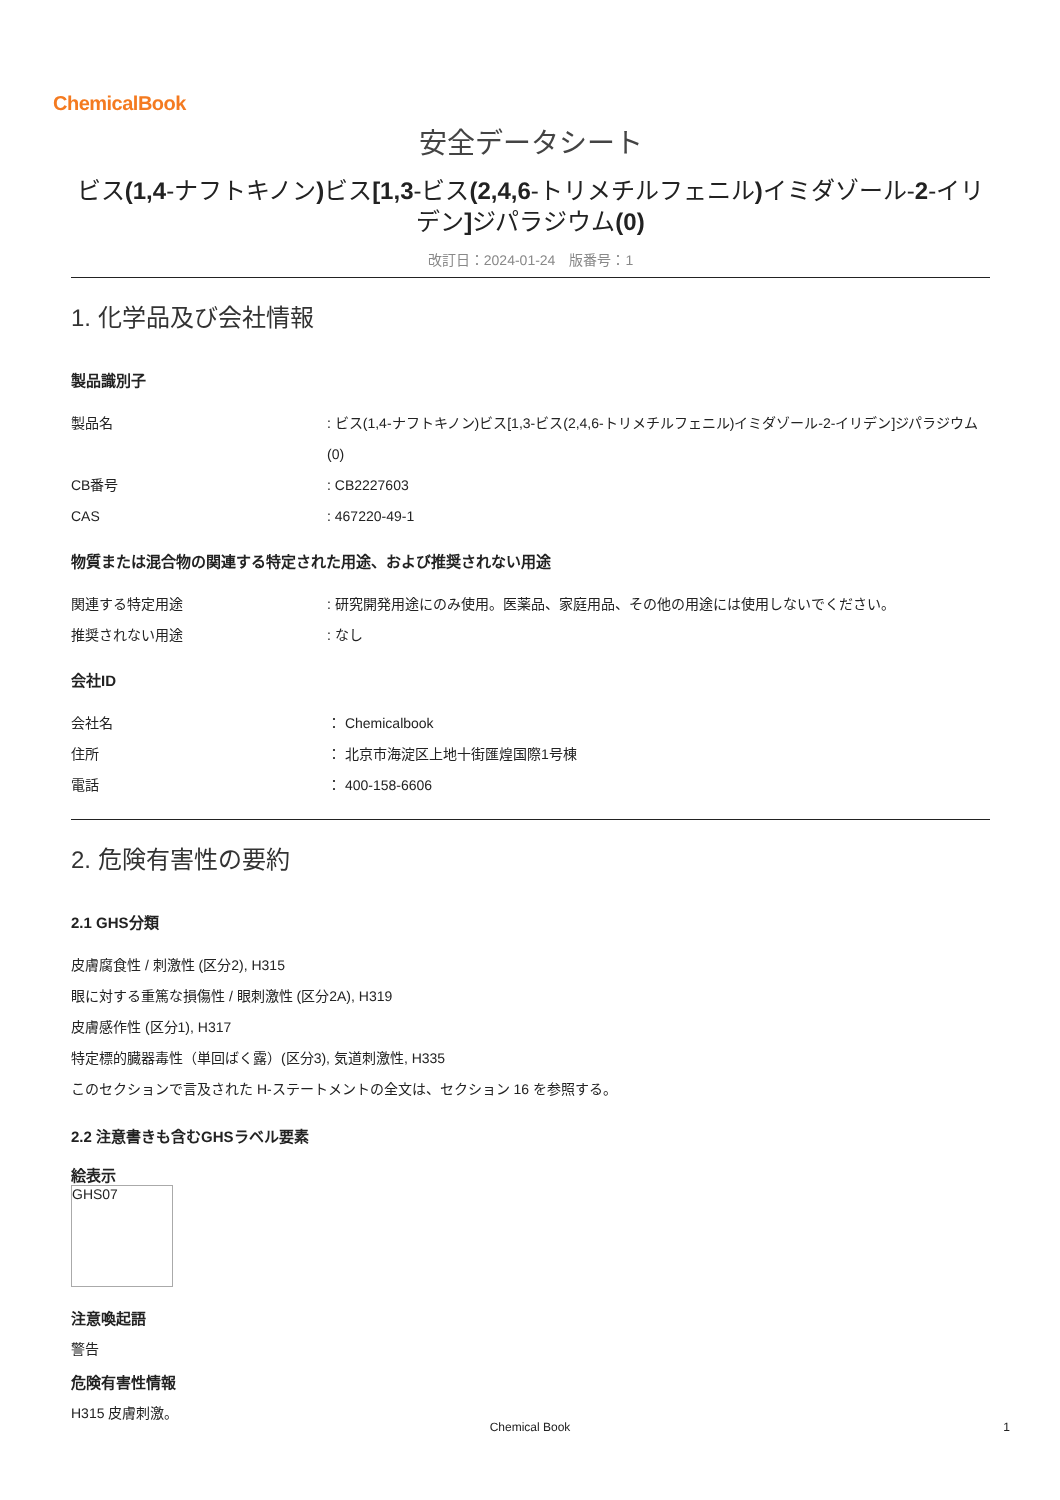ChemicalBook
安全データシート
ビス(1,4-ナフトキノン) ビス[1,3-ビス(2,4,6-トリメチルフェニル) イミダゾール-2-イリデン] ジパラジウム(0)
改訂日：2024-01-24　版番号：1
1. 化学品及び会社情報
製品識別子
| 製品名 | : ビス(1,4-ナフトキノン)ビス[1,3-ビス(2,4,6-トリメチルフェニル)イミダゾール-2-イリデン]ジパラジウム(0) |
| CB番号 | : CB2227603 |
| CAS | : 467220-49-1 |
物質または混合物の関連する特定された用途、および推奨されない用途
| 関連する特定用途 | : 研究開発用途にのみ使用。医薬品、家庭用品、その他の用途には使用しないでください。 |
| 推奨されない用途 | : なし |
会社ID
| 会社名 | ： Chemicalbook |
| 住所 | ： 北京市海淀区上地十街匯煌国際1号棟 |
| 電話 | ： 400-158-6606 |
2. 危険有害性の要約
2.1 GHS分類
皮膚腐食性 / 刺激性 (区分2), H315
眼に対する重篤な損傷性 / 眼刺激性 (区分2A), H319
皮膚感作性 (区分1), H317
特定標的臓器毒性（単回ばく露）(区分3), 気道刺激性, H335
このセクションで言及された H-ステートメントの全文は、セクション 16 を参照する。
2.2 注意書きも含むGHSラベル要素
絵表示
GHS07
注意喚起語
警告
危険有害性情報
H315 皮膚刺激。
Chemical Book 1